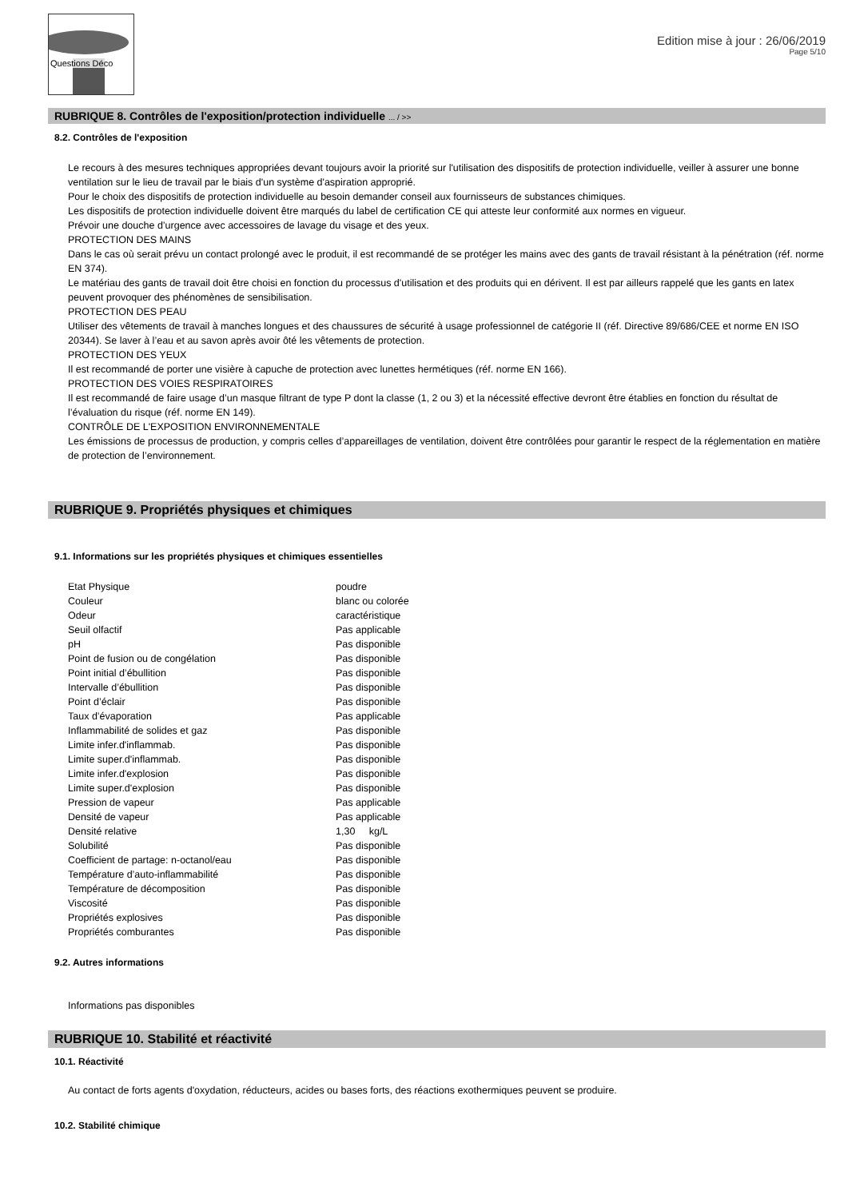Questions Déco
Edition mise à jour : 26/06/2019
Page 5/10
RUBRIQUE 8. Contrôles de l'exposition/protection individuelle ... / >>
8.2. Contrôles de l'exposition
Le recours à des mesures techniques appropriées devant toujours avoir la priorité sur l'utilisation des dispositifs de protection individuelle, veiller à assurer une bonne ventilation sur le lieu de travail par le biais d'un système d'aspiration approprié.
Pour le choix des dispositifs de protection individuelle au besoin demander conseil aux fournisseurs de substances chimiques.
Les dispositifs de protection individuelle doivent être marqués du label de certification CE qui atteste leur conformité aux normes en vigueur.
Prévoir une douche d’urgence avec accessoires de lavage du visage et des yeux.
PROTECTION DES MAINS
Dans le cas où serait prévu un contact prolongé avec le produit, il est recommandé de se protéger les mains avec des gants de travail résistant à la pénétration (réf. norme EN 374).
Le matériau des gants de travail doit être choisi en fonction du processus d'utilisation et des produits qui en dérivent. Il est par ailleurs rappelé que les gants en latex peuvent provoquer des phénomènes de sensibilisation.
PROTECTION DES PEAU
Utiliser des vêtements de travail à manches longues et des chaussures de sécurité à usage professionnel de catégorie II (réf. Directive 89/686/CEE et norme EN ISO 20344). Se laver à l’eau et au savon après avoir ôté les vêtements de protection.
PROTECTION DES YEUX
Il est recommandé de porter une visière à capuche de protection avec lunettes hermétiques (réf. norme EN 166).
PROTECTION DES VOIES RESPIRATOIRES
Il est recommandé de faire usage d’un masque filtrant de type P dont la classe (1, 2 ou 3) et la nécessité effective devront être établies en fonction du résultat de l’évaluation du risque (réf. norme EN 149).
CONTRÔLE DE L'EXPOSITION ENVIRONNEMENTALE
Les émissions de processus de production, y compris celles d’appareillages de ventilation, doivent être contrôlées pour garantir le respect de la réglementation en matière de protection de l’environnement.
RUBRIQUE 9. Propriétés physiques et chimiques
9.1. Informations sur les propriétés physiques et chimiques essentielles
| Etat Physique | poudre |
| Couleur | blanc ou colorée |
| Odeur | caractéristique |
| Seuil olfactif | Pas applicable |
| pH | Pas disponible |
| Point de fusion ou de congélation | Pas disponible |
| Point initial d’ébullition | Pas disponible |
| Intervalle d’ébullition | Pas disponible |
| Point d’éclair | Pas disponible |
| Taux d’évaporation | Pas applicable |
| Inflammabilité de solides et gaz | Pas disponible |
| Limite infer.d'inflammab. | Pas disponible |
| Limite super.d'inflammab. | Pas disponible |
| Limite infer.d'explosion | Pas disponible |
| Limite super.d'explosion | Pas disponible |
| Pression de vapeur | Pas applicable |
| Densité de vapeur | Pas applicable |
| Densité relative | 1,30 kg/L |
| Solubilité | Pas disponible |
| Coefficient de partage: n-octanol/eau | Pas disponible |
| Température d’auto-inflammabilité | Pas disponible |
| Température de décomposition | Pas disponible |
| Viscosité | Pas disponible |
| Propriétés explosives | Pas disponible |
| Propriétés comburantes | Pas disponible |
9.2. Autres informations
Informations pas disponibles
RUBRIQUE 10. Stabilité et réactivité
10.1. Réactivité
Au contact de forts agents d'oxydation, réducteurs, acides ou bases forts, des réactions exothermiques peuvent se produire.
10.2. Stabilité chimique